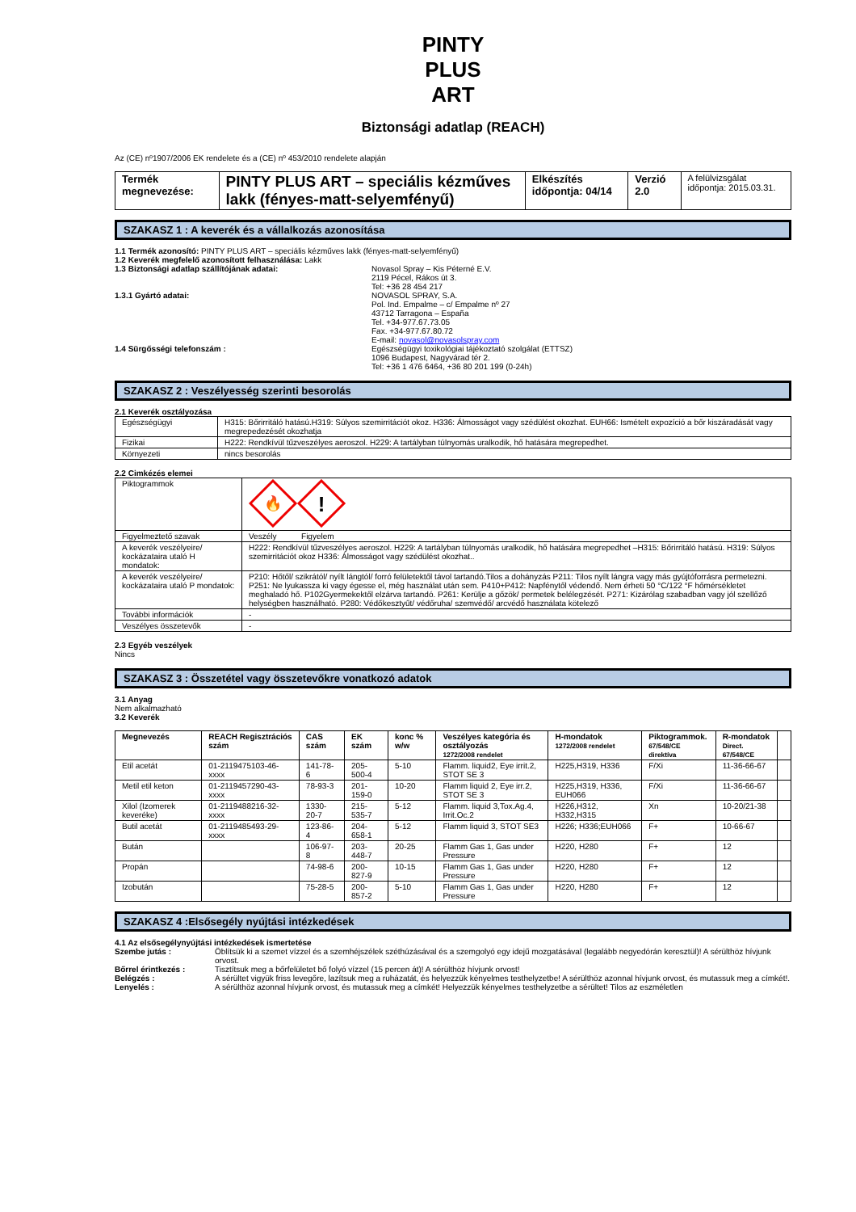PINTY
PLUS
ART
Biztonsági adatlap (REACH)
Az (CE) nº1907/2006 EK rendelete és a (CE) nº 453/2010 rendelete alapján
| Termék megnevezése: | PINTY PLUS ART – speciális kézműves lakk (fényes-matt-selyemfényű) | Elkészítés időpontja: 04/14 | Verzió 2.0 | A felülvizsgálat időpontja: 2015.03.31. |
SZAKASZ 1 : A keverék és a vállalkozás azonosítása
1.1 Termék azonosító: PINTY PLUS ART – speciális kézműves lakk (fényes-matt-selyemfényű)
1.2 Keverék megfelelő azonosított felhasználása: Lakk
1.3 Biztonsági adatlap szállítójának adatai: Novasol Spray – Kis Péterné E.V.
2119 Pécel, Rákos út 3.
Tel: +36 28 454 217
1.3.1 Gyártó adatai: NOVASOL SPRAY, S.A.
Pol. Ind. Empalme – c/ Empalme nº 27
43712 Tarragona – España
Tel. +34-977.67.73.05
Fax. +34-977.67.80.72
E-mail: novasol@novasolspray.com
1.4 Sürgősségi telefonszám : Egészségügyi toxikológiai tájékoztató szolgálat (ETTSZ)
1096 Budapest, Nagyvárad tér 2.
Tel: +36 1 476 6464, +36 80 201 199 (0-24h)
SZAKASZ 2 : Veszélyesség szerinti besorolás
2.1 Keverék osztályozása
| Egészségügyi | H315: Bőrirritáló hatású.H319: Súlyos szemirritációt okoz. H336: Álmosságot vagy szédülést okozhat. EUH66: Ismételt expozíció a bőr kiszáradását vagy megrepedezését okozhatja |
| Fizikai | H222: Rendkívül tűzveszélyes aeroszol. H229: A tartályban túlnyomás uralkodik, hő hatására megrepedhet. |
| Környezeti | nincs besorolás |
2.2 Cimkézés elemei
| Piktogrammok | 🔥 ! |
| Figyelmeztető szavak | Veszély Figyelem |
| A keverék veszélyeire/ kockázataira utaló H mondatok: | H222: Rendkívül tűzveszélyes aeroszol. H229: A tartályban túlnyomás uralkodik, hő hatására megrepedhet –H315: Bőrirritáló hatású. H319: Súlyos szemirritációt okoz H336: Álmosságot vagy szédülést okozhat.. |
| A keverék veszélyeire/ kockázataira utaló P mondatok: | P210: Hőtől/ szikrától/ nyílt lángtól/ forró felületektől távol tartandó.Tilos a dohányzás P211: Tilos nyílt lángra vagy más gyújtóforrásra permetezni. P251: Ne lyukassza ki vagy égesse el, még használat után sem. P410+P412: Napfénytől védendő. Nem érheti 50 °C/122 °F hőmérsékletet meghaladó hő. P102Gyermekektől elzárva tartandó. P261: Kerülje a gőzök/ permetek belélegzését. P271: Kizárólag szabadban vagy jól szellőző helységben használható. P280: Védőkesztyűt/ védőruha/ szemvédő/ arcvédő használata kötelező |
| További információk | - |
| Veszélyes összetevők | - |
2.3 Egyéb veszélyek
Nincs
SZAKASZ 3 : Összetétel vagy összetevőkre vonatkozó adatok
3.1 Anyag
Nem alkalmazható
3.2 Keverék
| Megnevezés | REACH Regisztrációs szám | CAS szám | EK szám | konc % w/w | Veszélyes kategória és osztályozás 1272/2008 rendelet | H-mondatok 1272/2008 rendelet | Piktogrammok. 67/548/CE direktíva | R-mondatok Direct. 67/548/CE | |
| --- | --- | --- | --- | --- | --- | --- | --- | --- | --- |
| Etil acetát | 01-2119475103-46-xxxx | 141-78-6 | 205-500-4 | 5-10 | Flamm. liquid2, Eye irrit.2, STOT SE 3 | H225,H319, H336 | F/Xi | 11-36-66-67 | |
| Metil etil keton | 01-2119457290-43-xxxx | 78-93-3 | 201-159-0 | 10-20 | Flamm liquid 2, Eye irr.2, STOT SE 3 | H225,H319, H336, EUH066 | F/Xi | 11-36-66-67 | |
| Xilol (Izomerek keveréke) | 01-2119488216-32-xxxx | 1330-20-7 | 215-535-7 | 5-12 | Flamm. liquid 3,Tox.Ag.4, Irrit.Oc.2 | H226,H312, H332,H315 | Xn | 10-20/21-38 | |
| Butil acetát | 01-2119485493-29-xxxx | 123-86-4 | 204-658-1 | 5-12 | Flamm liquid 3, STOT SE3 | H226; H336;EUH066 | F+ | 10-66-67 | |
| Bután | | 106-97-8 | 203-448-7 | 20-25 | Flamm Gas 1, Gas under Pressure | H220, H280 | F+ | 12 | |
| Propán | | 74-98-6 | 200-827-9 | 10-15 | Flamm Gas 1, Gas under Pressure | H220, H280 | F+ | 12 | |
| Izobután | | 75-28-5 | 200-857-2 | 5-10 | Flamm Gas 1, Gas under Pressure | H220, H280 | F+ | 12 | |
SZAKASZ 4 :Elsősegély nyújtási intézkedések
4.1 Az elsősegélynyújtási intézkedések ismertetése
Szembe jutás : Öblítsük ki a szemet vízzel és a szemhéjszélek széthúzásával és a szemgolyó egy idejű mozgatásával (legalább negyedórán keresztül)! A sérülthöz hívjunk orvost.
Bőrrel érintkezés : Tisztítsuk meg a bőrfelületet bő folyó vízzel (15 percen át)! A sérülthöz hívjunk orvost!
Belégzés : A sérültet vigyük friss levegőre, lazítsuk meg a ruházatát, és helyezzük kényelmes testhelyzetbe! A sérülthöz azonnal hívjunk orvost, és mutassuk meg a címkét!.
Lenyelés : A sérülthöz azonnal hívjunk orvost, és mutassuk meg a címkét! Helyezzük kényelmes testhelyzetbe a sérültet! Tilos az eszméletlen